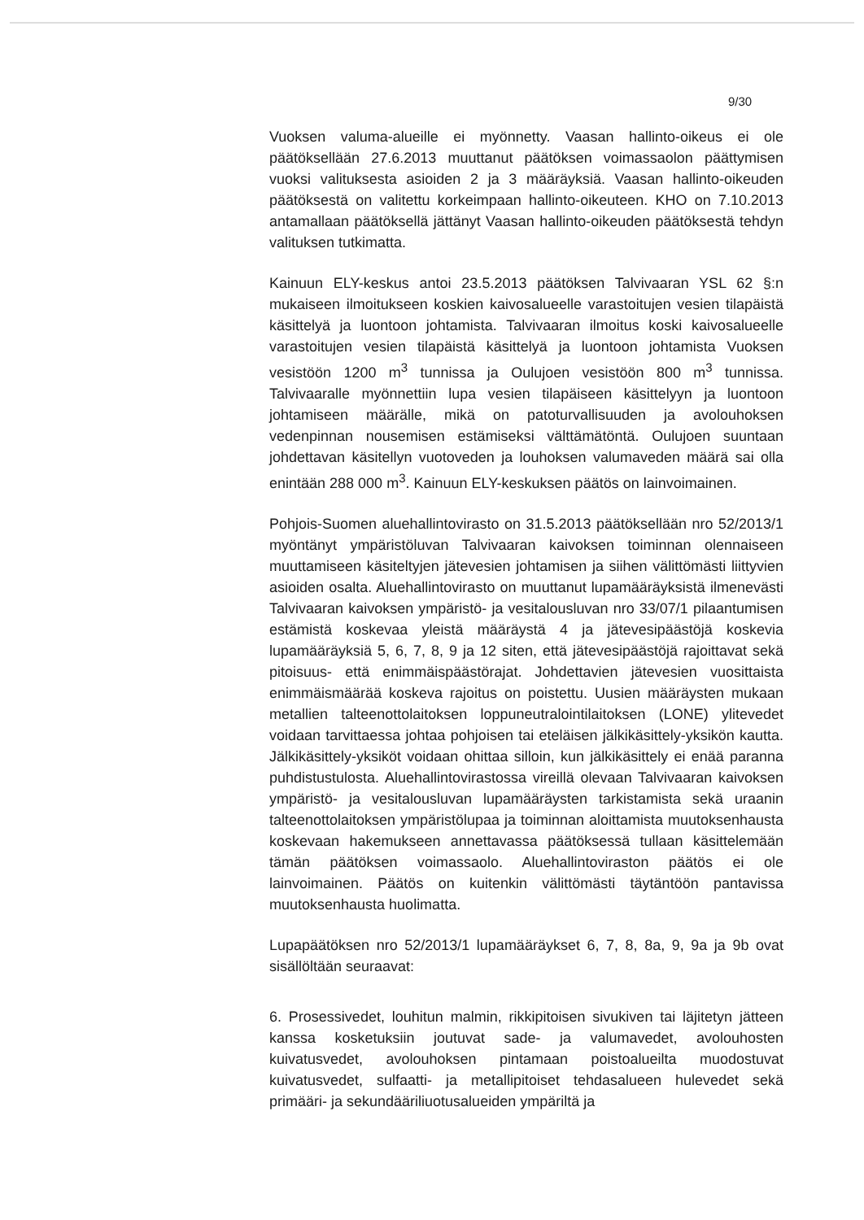9/30
Vuoksen valuma-alueille ei myönnetty. Vaasan hallinto-oikeus ei ole päätöksellään 27.6.2013 muuttanut päätöksen voimassaolon päättymisen vuoksi valituksesta asioiden 2 ja 3 määräyksiä. Vaasan hallinto-oikeuden päätöksestä on valitettu korkeimpaan hallinto-oikeuteen. KHO on 7.10.2013 antamallaan päätöksellä jättänyt Vaasan hallinto-oikeuden päätöksestä tehdyn valituksen tutkimatta.
Kainuun ELY-keskus antoi 23.5.2013 päätöksen Talvivaaran YSL 62 §:n mukaiseen ilmoitukseen koskien kaivosalueelle varastoitujen vesien tilapäistä käsittelyä ja luontoon johtamista. Talvivaaran ilmoitus koski kaivosalueelle varastoitujen vesien tilapäistä käsittelyä ja luontoon johtamista Vuoksen vesistöön 1200 m<sup>3</sup> tunnissa ja Oulujoen vesistöön 800 m<sup>3</sup> tunnissa. Talvivaaralle myönnettiin lupa vesien tilapäiseen käsittelyyn ja luontoon johtamiseen määrälle, mikä on patoturvallisuuden ja avolouhoksen vedenpinnan nousemisen estämiseksi välttämätöntä. Oulujoen suuntaan johdettavan käsitellyn vuotoveden ja louhoksen valumaveden määrä sai olla enintään 288 000 m<sup>3</sup>. Kainuun ELY-keskuksen päätös on lainvoimainen.
Pohjois-Suomen aluehallintovirasto on 31.5.2013 päätöksellään nro 52/2013/1 myöntänyt ympäristöluvan Talvivaaran kaivoksen toiminnan olennaiseen muuttamiseen käsiteltyjen jätevesien johtamisen ja siihen välittömästi liittyvien asioiden osalta. Aluehallintovirasto on muuttanut lupamääräyksistä ilmenevästi Talvivaaran kaivoksen ympäristö- ja vesitalousluvan nro 33/07/1 pilaantumisen estämistä koskevaa yleistä määräystä 4 ja jätevesipäästöjä koskevia lupamääräyksiä 5, 6, 7, 8, 9 ja 12 siten, että jätevesipäästöjä rajoittavat sekä pitoisuus- että enimmäispäästörajat. Johdettavien jätevesien vuosittaista enimmäismäärää koskeva rajoitus on poistettu. Uusien määräysten mukaan metallien talteenottolaitoksen loppuneutralointilaitoksen (LONE) ylitevedet voidaan tarvittaessa johtaa pohjoisen tai eteläisen jälkikäsittely-yksikön kautta. Jälkikäsittely-yksiköt voidaan ohittaa silloin, kun jälkikäsittely ei enää paranna puhdistustulosta. Aluehallintovirastossa vireillä olevaan Talvivaaran kaivoksen ympäristö- ja vesitalousluvan lupamääräysten tarkistamista sekä uraanin talteenottolaitoksen ympäristölupaa ja toiminnan aloittamista muutoksenhausta koskevaan hakemukseen annettavassa päätöksessä tullaan käsittelemään tämän päätöksen voimassaolo. Aluehallintoviraston päätös ei ole lainvoimainen. Päätös on kuitenkin välittömästi täytäntöön pantavissa muutoksenhausta huolimatta.
Lupapäätöksen nro 52/2013/1 lupamääräykset 6, 7, 8, 8a, 9, 9a ja 9b ovat sisällöltään seuraavat:
6. Prosessivedet, louhitun malmin, rikkipitoisen sivukiven tai läjitetyn jätteen kanssa kosketuksiin joutuvat sade- ja valumavedet, avolouhosten kuivatusvedet, avolouhoksen pintamaan poistoalueilta muodostuvat kuivatusvedet, sulfaatti- ja metallipitoiset tehdasalueen hulevedet sekä primääri- ja sekundääriliuotusalueiden ympäriltä ja